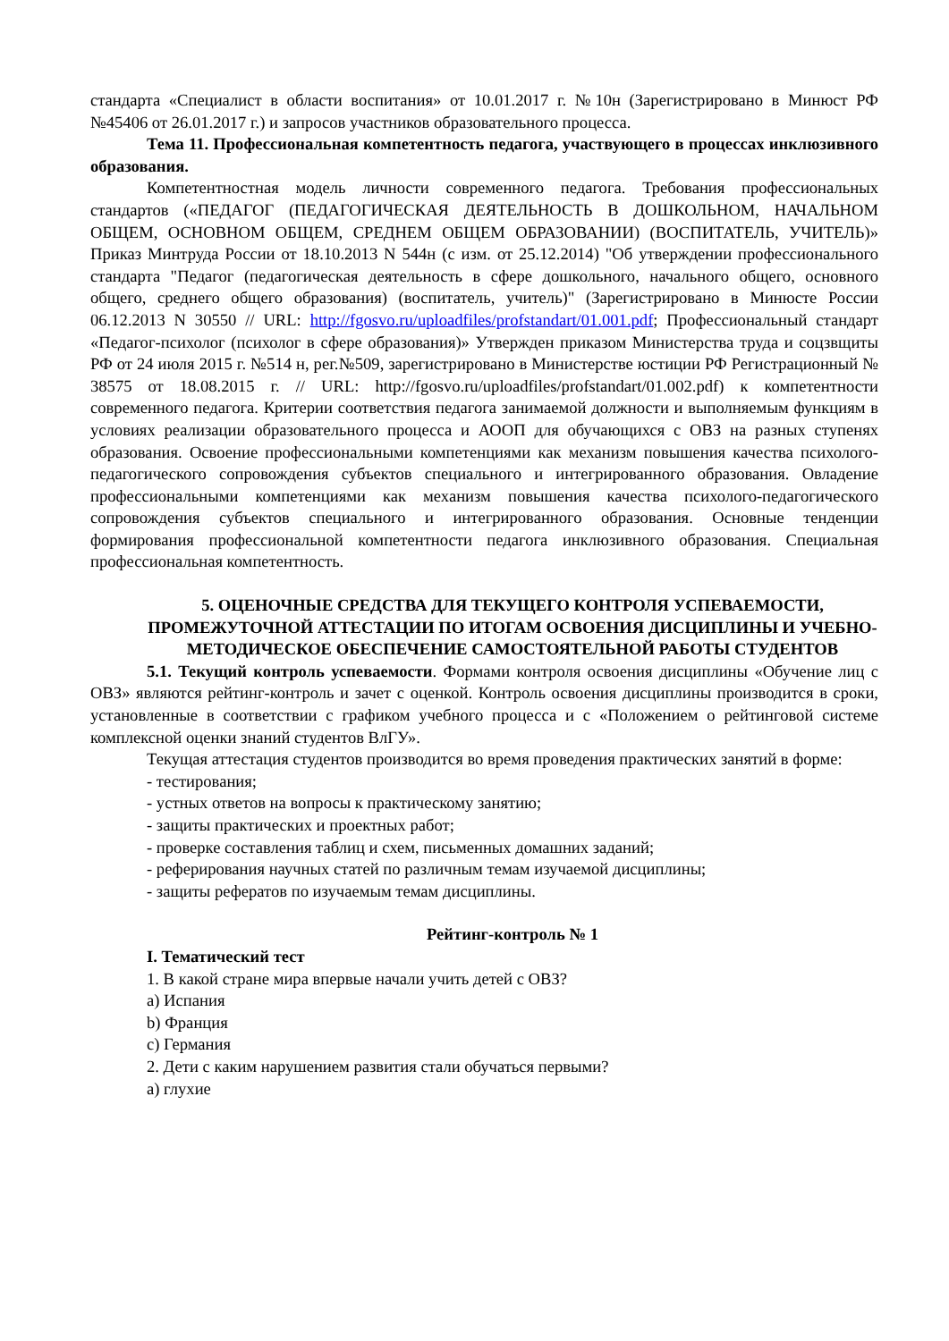стандарта «Специалист в области воспитания» от 10.01.2017 г. №10н (Зарегистрировано в Минюст РФ №45406 от 26.01.2017 г.) и запросов участников образовательного процесса.
Тема 11. Профессиональная компетентность педагога, участвующего в процессах инклюзивного образования.
Компетентностная модель личности современного педагога. Требования профессиональных стандартов («ПЕДАГОГ (ПЕДАГОГИЧЕСКАЯ ДЕЯТЕЛЬНОСТЬ В ДОШКОЛЬНОМ, НАЧАЛЬНОМ ОБЩЕМ, ОСНОВНОМ ОБЩЕМ, СРЕДНЕМ ОБЩЕМ ОБРАЗОВАНИИ) (ВОСПИТАТЕЛЬ, УЧИТЕЛЬ)» Приказ Минтруда России от 18.10.2013 N 544н (с изм. от 25.12.2014) "Об утверждении профессионального стандарта "Педагог (педагогическая деятельность в сфере дошкольного, начального общего, основного общего, среднего общего образования) (воспитатель, учитель)" (Зарегистрировано в Минюсте России 06.12.2013 N 30550 // URL: http://fgosvo.ru/uploadfiles/profstandart/01.001.pdf; Профессиональный стандарт «Педагог-психолог (психолог в сфере образования)» Утвержден приказом Министерства труда и соцзвщиты РФ от 24 июля 2015 г. №514 н, рег.№509, зарегистрировано в Министерстве юстиции РФ Регистрационный № 38575 от 18.08.2015 г. // URL: http://fgosvo.ru/uploadfiles/profstandart/01.002.pdf) к компетентности современного педагога. Критерии соответствия педагога занимаемой должности и выполняемым функциям в условиях реализации образовательного процесса и АООП для обучающихся с ОВЗ на разных ступенях образования. Освоение профессиональными компетенциями как механизм повышения качества психолого-педагогического сопровождения субъектов специального и интегрированного образования. Овладение профессиональными компетенциями как механизм повышения качества психолого-педагогического сопровождения субъектов специального и интегрированного образования. Основные тенденции формирования профессиональной компетентности педагога инклюзивного образования. Специальная профессиональная компетентность.
5. ОЦЕНОЧНЫЕ СРЕДСТВА ДЛЯ ТЕКУЩЕГО КОНТРОЛЯ УСПЕВАЕМОСТИ, ПРОМЕЖУТОЧНОЙ АТТЕСТАЦИИ ПО ИТОГАМ ОСВОЕНИЯ ДИСЦИПЛИНЫ И УЧЕБНО-МЕТОДИЧЕСКОЕ ОБЕСПЕЧЕНИЕ САМОСТОЯТЕЛЬНОЙ РАБОТЫ СТУДЕНТОВ
5.1. Текущий контроль успеваемости. Формами контроля освоения дисциплины «Обучение лиц с ОВЗ» являются рейтинг-контроль и зачет с оценкой. Контроль освоения дисциплины производится в сроки, установленные в соответствии с графиком учебного процесса и с «Положением о рейтинговой системе комплексной оценки знаний студентов ВлГУ».
Текущая аттестация студентов производится во время проведения практических занятий в форме:
- тестирования;
- устных ответов на вопросы к практическому занятию;
- защиты практических и проектных работ;
- проверке составления таблиц и схем, письменных домашних заданий;
- реферирования научных статей по различным темам изучаемой дисциплины;
- защиты рефератов по изучаемым темам дисциплины.
Рейтинг-контроль № 1
I. Тематический тест
1. В какой стране мира впервые начали учить детей с ОВЗ?
a) Испания
b) Франция
c) Германия
2. Дети с каким нарушением развития стали обучаться первыми?
a) глухие